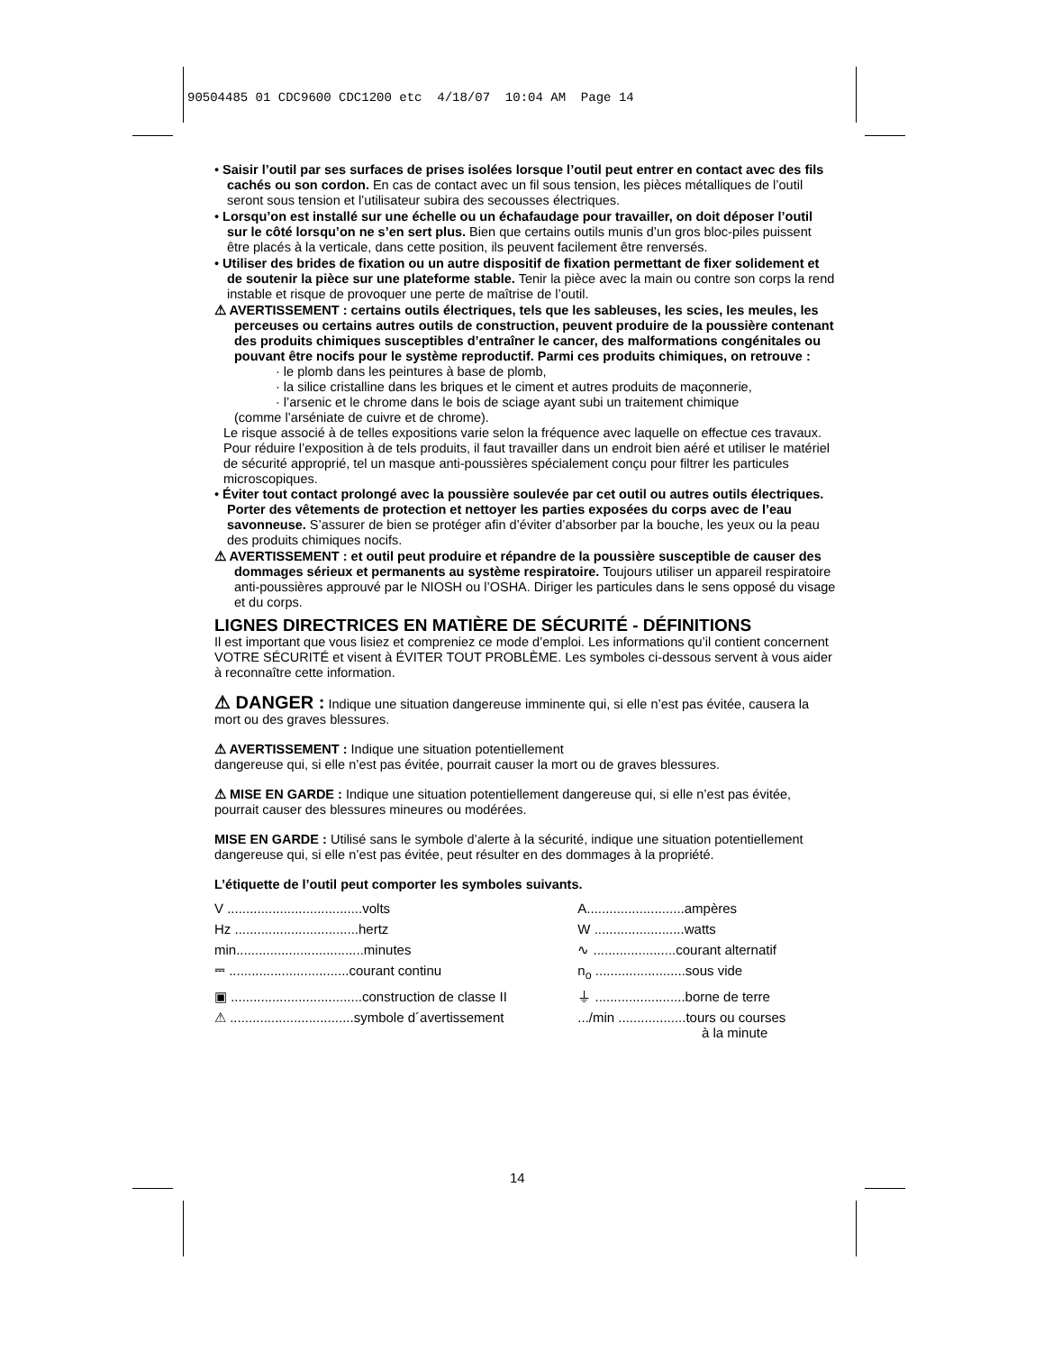90504485 01 CDC9600 CDC1200 etc 4/18/07 10:04 AM Page 14
• Saisir l’outil par ses surfaces de prises isolées lorsque l’outil peut entrer en contact avec des fils cachés ou son cordon. En cas de contact avec un fil sous tension, les pièces métalliques de l’outil seront sous tension et l’utilisateur subira des secousses électriques.
• Lorsqu’on est installé sur une échelle ou un échafaudage pour travailler, on doit déposer l’outil sur le côté lorsqu’on ne s’en sert plus. Bien que certains outils munis d’un gros bloc-piles puissent être placés à la verticale, dans cette position, ils peuvent facilement être renversés.
• Utiliser des brides de fixation ou un autre dispositif de fixation permettant de fixer solidement et de soutenir la pièce sur une plateforme stable. Tenir la pièce avec la main ou contre son corps la rend instable et risque de provoquer une perte de maîtrise de l’outil.
⚠ AVERTISSEMENT : certains outils électriques, tels que les sableuses, les scies, les meules, les perceuses ou certains autres outils de construction, peuvent produire de la poussière contenant des produits chimiques susceptibles d’entraîner le cancer, des malformations congénitales ou pouvant être nocifs pour le système reproductif. Parmi ces produits chimiques, on retrouve :
· le plomb dans les peintures à base de plomb,
· la silice cristalline dans les briques et le ciment et autres produits de maçonnerie,
· l’arsenic et le chrome dans le bois de sciage ayant subi un traitement chimique
(comme l’arséniate de cuivre et de chrome).
Le risque associé à de telles expositions varie selon la fréquence avec laquelle on effectue ces travaux. Pour réduire l’exposition à de tels produits, il faut travailler dans un endroit bien aéré et utiliser le matériel de sécurité approprié, tel un masque anti-poussières spécialement conçu pour filtrer les particules microscopiques.
• Éviter tout contact prolongé avec la poussière soulevée par cet outil ou autres outils électriques. Porter des vêtements de protection et nettoyer les parties exposées du corps avec de l’eau savonneuse. S’assurer de bien se protéger afin d’éviter d’absorber par la bouche, les yeux ou la peau des produits chimiques nocifs.
⚠ AVERTISSEMENT : et outil peut produire et répandre de la poussière susceptible de causer des dommages sérieux et permanents au système respiratoire. Toujours utiliser un appareil respiratoire anti-poussières approuvé par le NIOSH ou l’OSHA. Diriger les particules dans le sens opposé du visage et du corps.
LIGNES DIRECTRICES EN MATIÈRE DE SÉCURITÉ - DÉFINITIONS
Il est important que vous lisiez et compreniez ce mode d’emploi. Les informations qu’il contient concernent VOTRE SÉCURITÉ et visent à ÉVITER TOUT PROBLÈME. Les symboles ci-dessous servent à vous aider à reconnaître cette information.
⚠ DANGER : Indique une situation dangereuse imminente qui, si elle n’est pas évitée, causera la mort ou des graves blessures.
⚠ AVERTISSEMENT : Indique une situation potentiellement
dangereuse qui, si elle n’est pas évitée, pourrait causer la mort ou de graves blessures.
⚠ MISE EN GARDE : Indique une situation potentiellement dangereuse qui, si elle n’est pas évitée, pourrait causer des blessures mineures ou modérées.
MISE EN GARDE : Utilisé sans le symbole d’alerte à la sécurité, indique une situation potentiellement dangereuse qui, si elle n’est pas évitée, peut résulter en des dommages à la propriété.
L’étiquette de l’outil peut comporter les symboles suivants.
| V ....................................volts | A..........................ampères |
| Hz .................................hertz | W ........................watts |
| min..................................minutes | ∿ ......................courant alternatif |
| ⎓ ................................courant continu | n<sub>o</sub> ........................sous vide |
| ▣ ...................................construction de classe II | ⏚ ........................borne de terre |
| ⚠ .................................symbole d´avertissement | .../min ..................tours ou courses à la minute |
14